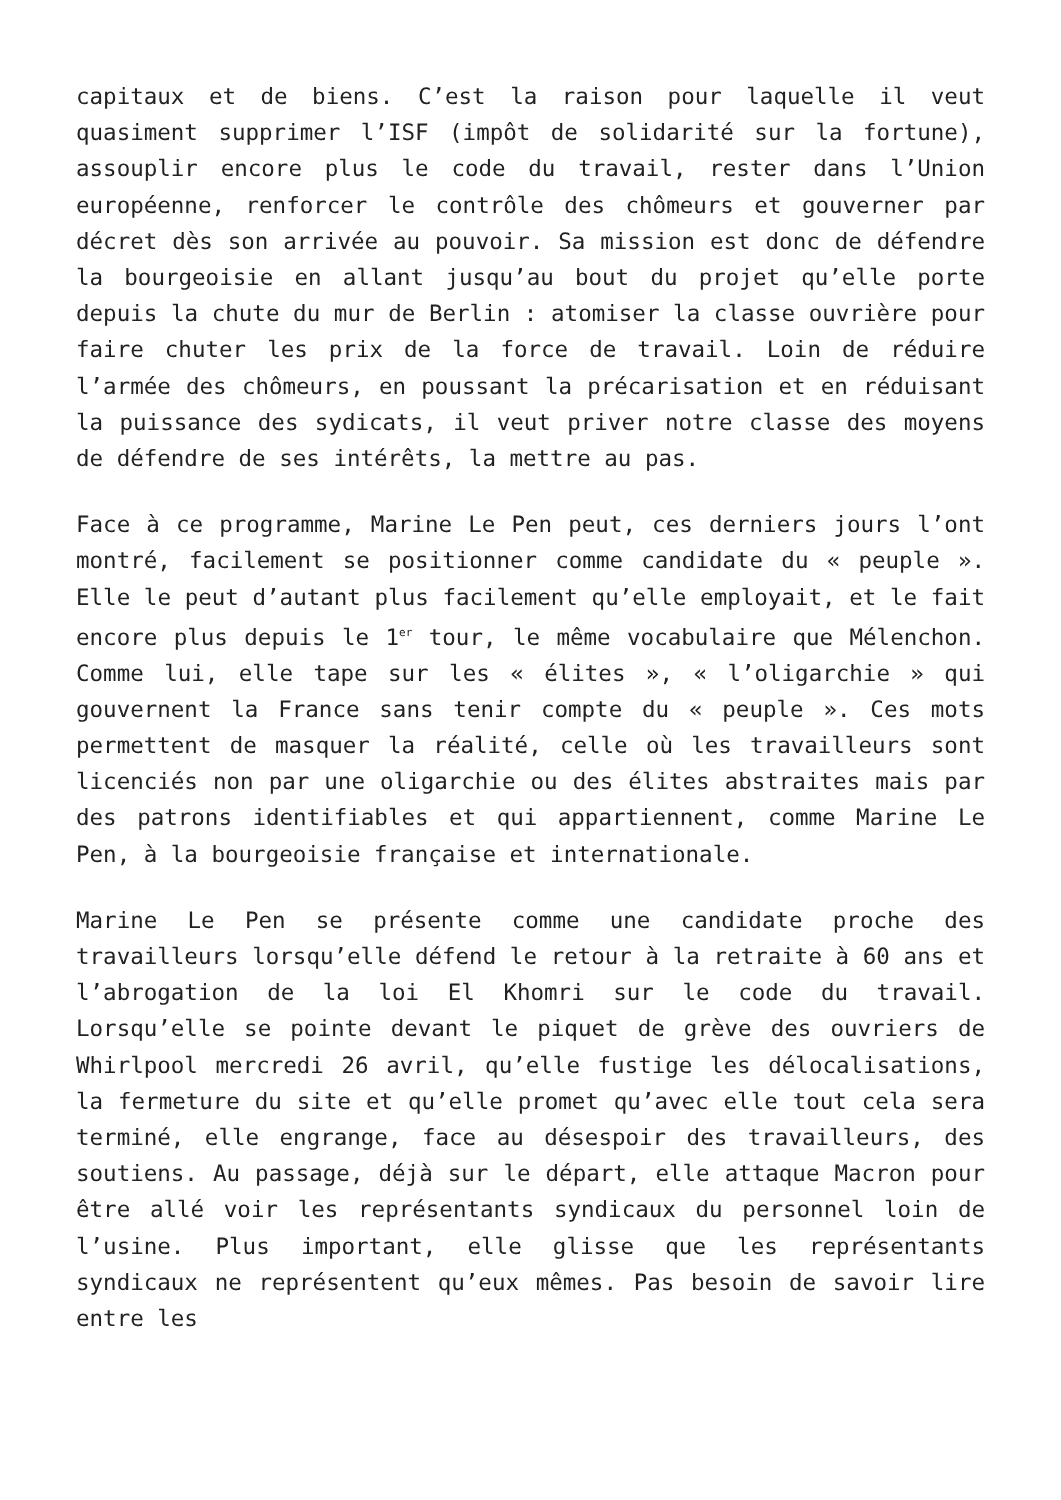capitaux et de biens. C’est la raison pour laquelle il veut quasiment supprimer l’ISF (impôt de solidarité sur la fortune), assouplir encore plus le code du travail, rester dans l’Union européenne, renforcer le contrôle des chômeurs et gouverner par décret dès son arrivée au pouvoir. Sa mission est donc de défendre la bourgeoisie en allant jusqu’au bout du projet qu’elle porte depuis la chute du mur de Berlin : atomiser la classe ouvrière pour faire chuter les prix de la force de travail. Loin de réduire l’armée des chômeurs, en poussant la précarisation et en réduisant la puissance des sydicats, il veut priver notre classe des moyens de défendre de ses intérêts, la mettre au pas.
Face à ce programme, Marine Le Pen peut, ces derniers jours l’ont montré, facilement se positionner comme candidate du « peuple ». Elle le peut d’autant plus facilement qu’elle employait, et le fait encore plus depuis le 1<sup>er</sup> tour, le même vocabulaire que Mélenchon. Comme lui, elle tape sur les « élites », « l’oligarchie » qui gouvernent la France sans tenir compte du « peuple ». Ces mots permettent de masquer la réalité, celle où les travailleurs sont licenciés non par une oligarchie ou des élites abstraites mais par des patrons identifiables et qui appartiennent, comme Marine Le Pen, à la bourgeoisie française et internationale.
Marine Le Pen se présente comme une candidate proche des travailleurs lorsqu’elle défend le retour à la retraite à 60 ans et l’abrogation de la loi El Khomri sur le code du travail. Lorsqu’elle se pointe devant le piquet de grève des ouvriers de Whirlpool mercredi 26 avril, qu’elle fustige les délocalisations, la fermeture du site et qu’elle promet qu’avec elle tout cela sera terminé, elle engrange, face au désespoir des travailleurs, des soutiens. Au passage, déjà sur le départ, elle attaque Macron pour être allé voir les représentants syndicaux du personnel loin de l’usine. Plus important, elle glisse que les représentants syndicaux ne représentent qu’eux mêmes. Pas besoin de savoir lire entre les